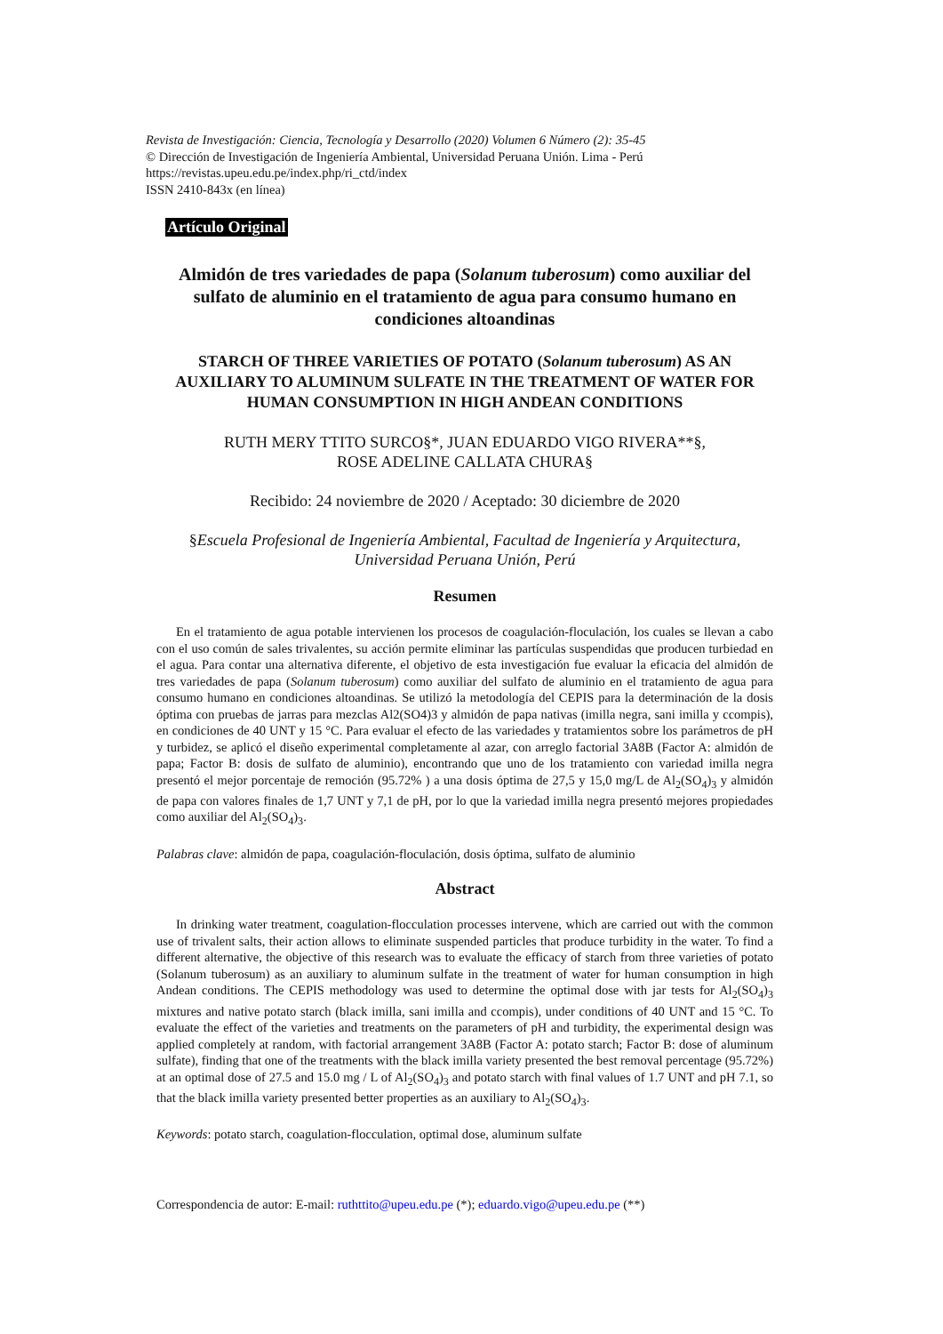Revista de Investigación: Ciencia, Tecnología y Desarrollo (2020) Volumen 6 Número (2): 35-45
© Dirección de Investigación de Ingeniería Ambiental, Universidad Peruana Unión. Lima - Perú
https://revistas.upeu.edu.pe/index.php/ri_ctd/index
ISSN 2410-843x (en línea)
Artículo Original
Almidón de tres variedades de papa (Solanum tuberosum) como auxiliar del sulfato de aluminio en el tratamiento de agua para consumo humano en condiciones altoandinas
STARCH OF THREE VARIETIES OF POTATO (Solanum tuberosum) AS AN AUXILIARY TO ALUMINUM SULFATE IN THE TREATMENT OF WATER FOR HUMAN CONSUMPTION IN HIGH ANDEAN CONDITIONS
RUTH MERY TTITO SURCO§*, JUAN EDUARDO VIGO RIVERA**§,
ROSE ADELINE CALLATA CHURA§
Recibido: 24 noviembre de 2020 / Aceptado: 30 diciembre de 2020
§Escuela Profesional de Ingeniería Ambiental, Facultad de Ingeniería y Arquitectura, Universidad Peruana Unión, Perú
Resumen
En el tratamiento de agua potable intervienen los procesos de coagulación-floculación, los cuales se llevan a cabo con el uso común de sales trivalentes, su acción permite eliminar las partículas suspendidas que producen turbiedad en el agua. Para contar una alternativa diferente, el objetivo de esta investigación fue evaluar la eficacia del almidón de tres variedades de papa (Solanum tuberosum) como auxiliar del sulfato de aluminio en el tratamiento de agua para consumo humano en condiciones altoandinas. Se utilizó la metodología del CEPIS para la determinación de la dosis óptima con pruebas de jarras para mezclas Al2(SO4)3 y almidón de papa nativas (imilla negra, sani imilla y ccompis), en condiciones de 40 UNT y 15 °C. Para evaluar el efecto de las variedades y tratamientos sobre los parámetros de pH y turbidez, se aplicó el diseño experimental completamente al azar, con arreglo factorial 3A8B (Factor A: almidón de papa; Factor B: dosis de sulfato de aluminio), encontrando que uno de los tratamiento con variedad imilla negra presentó el mejor porcentaje de remoción (95.72% ) a una dosis óptima de 27,5 y 15,0 mg/L de Al<sub>2</sub>(SO<sub>4</sub>)<sub>3</sub> y almidón de papa con valores finales de 1,7 UNT y 7,1 de pH, por lo que la variedad imilla negra presentó mejores propiedades como auxiliar del Al<sub>2</sub>(SO<sub>4</sub>)<sub>3</sub>.
Palabras clave: almidón de papa, coagulación-floculación, dosis óptima, sulfato de aluminio
Abstract
In drinking water treatment, coagulation-flocculation processes intervene, which are carried out with the common use of trivalent salts, their action allows to eliminate suspended particles that produce turbidity in the water. To find a different alternative, the objective of this research was to evaluate the efficacy of starch from three varieties of potato (Solanum tuberosum) as an auxiliary to aluminum sulfate in the treatment of water for human consumption in high Andean conditions. The CEPIS methodology was used to determine the optimal dose with jar tests for Al<sub>2</sub>(SO<sub>4</sub>)<sub>3</sub> mixtures and native potato starch (black imilla, sani imilla and ccompis), under conditions of 40 UNT and 15 °C. To evaluate the effect of the varieties and treatments on the parameters of pH and turbidity, the experimental design was applied completely at random, with factorial arrangement 3A8B (Factor A: potato starch; Factor B: dose of aluminum sulfate), finding that one of the treatments with the black imilla variety presented the best removal percentage (95.72%) at an optimal dose of 27.5 and 15.0 mg / L of Al<sub>2</sub>(SO<sub>4</sub>)<sub>3</sub> and potato starch with final values of 1.7 UNT and pH 7.1, so that the black imilla variety presented better properties as an auxiliary to Al<sub>2</sub>(SO<sub>4</sub>)<sub>3</sub>.
Keywords: potato starch, coagulation-flocculation, optimal dose, aluminum sulfate
Correspondencia de autor: E-mail: ruthttito@upeu.edu.pe (*); eduardo.vigo@upeu.edu.pe (**)